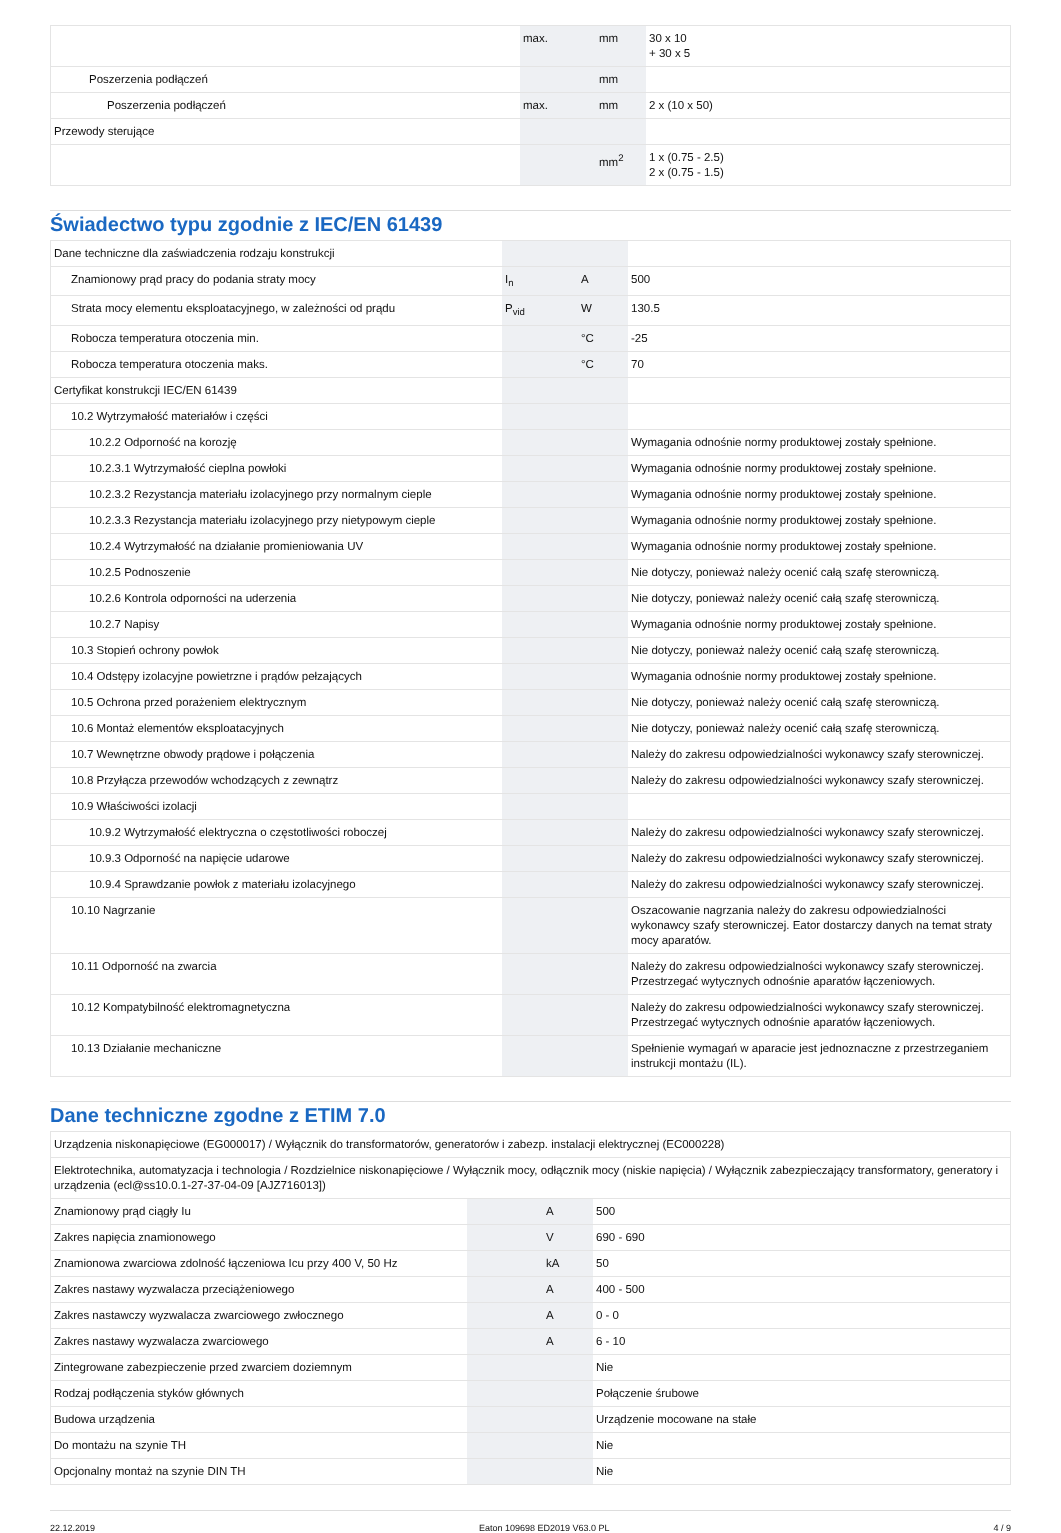| | max. | mm | 30 x 10 + 30 x 5 |
| Poszerzenia podłączeń | | mm | |
| Poszerzenia podłączeń | max. | mm | 2 x (10 x 50) |
| Przewody sterujące | | | |
| | | mm<sup>2</sup> | 1 x (0.75 - 2.5) 2 x (0.75 - 1.5) |
Świadectwo typu zgodnie z IEC/EN 61439
| Dane techniczne dla zaświadczenia rodzaju konstrukcji | | | |
| Znamionowy prąd pracy do podania straty mocy | I<sub>n</sub> | A | 500 |
| Strata mocy elementu eksploatacyjnego, w zależności od prądu | P<sub>vid</sub> | W | 130.5 |
| Robocza temperatura otoczenia min. | | °C | -25 |
| Robocza temperatura otoczenia maks. | | °C | 70 |
| Certyfikat konstrukcji IEC/EN 61439 | | | |
| 10.2 Wytrzymałość materiałów i części | | | |
| 10.2.2 Odporność na korozję | | | Wymagania odnośnie normy produktowej zostały spełnione. |
| 10.2.3.1 Wytrzymałość cieplna powłoki | | | Wymagania odnośnie normy produktowej zostały spełnione. |
| 10.2.3.2 Rezystancja materiału izolacyjnego przy normalnym cieple | | | Wymagania odnośnie normy produktowej zostały spełnione. |
| 10.2.3.3 Rezystancja materiału izolacyjnego przy nietypowym cieple | | | Wymagania odnośnie normy produktowej zostały spełnione. |
| 10.2.4 Wytrzymałość na działanie promieniowania UV | | | Wymagania odnośnie normy produktowej zostały spełnione. |
| 10.2.5 Podnoszenie | | | Nie dotyczy, ponieważ należy ocenić całą szafę sterowniczą. |
| 10.2.6 Kontrola odporności na uderzenia | | | Nie dotyczy, ponieważ należy ocenić całą szafę sterowniczą. |
| 10.2.7 Napisy | | | Wymagania odnośnie normy produktowej zostały spełnione. |
| 10.3 Stopień ochrony powłok | | | Nie dotyczy, ponieważ należy ocenić całą szafę sterowniczą. |
| 10.4 Odstępy izolacyjne powietrzne i prądów pełzających | | | Wymagania odnośnie normy produktowej zostały spełnione. |
| 10.5 Ochrona przed porażeniem elektrycznym | | | Nie dotyczy, ponieważ należy ocenić całą szafę sterowniczą. |
| 10.6 Montaż elementów eksploatacyjnych | | | Nie dotyczy, ponieważ należy ocenić całą szafę sterowniczą. |
| 10.7 Wewnętrzne obwody prądowe i połączenia | | | Należy do zakresu odpowiedzialności wykonawcy szafy sterowniczej. |
| 10.8 Przyłącza przewodów wchodzących z zewnątrz | | | Należy do zakresu odpowiedzialności wykonawcy szafy sterowniczej. |
| 10.9 Właściwości izolacji | | | |
| 10.9.2 Wytrzymałość elektryczna o częstotliwości roboczej | | | Należy do zakresu odpowiedzialności wykonawcy szafy sterowniczej. |
| 10.9.3 Odporność na napięcie udarowe | | | Należy do zakresu odpowiedzialności wykonawcy szafy sterowniczej. |
| 10.9.4 Sprawdzanie powłok z materiału izolacyjnego | | | Należy do zakresu odpowiedzialności wykonawcy szafy sterowniczej. |
| 10.10 Nagrzanie | | | Oszacowanie nagrzania należy do zakresu odpowiedzialności wykonawcy szafy sterowniczej. Eator dostarczy danych na temat straty mocy aparatów. |
| 10.11 Odporność na zwarcia | | | Należy do zakresu odpowiedzialności wykonawcy szafy sterowniczej. Przestrzegać wytycznych odnośnie aparatów łączeniowych. |
| 10.12 Kompatybilność elektromagnetyczna | | | Należy do zakresu odpowiedzialności wykonawcy szafy sterowniczej. Przestrzegać wytycznych odnośnie aparatów łączeniowych. |
| 10.13 Działanie mechaniczne | | | Spełnienie wymagań w aparacie jest jednoznaczne z przestrzeganiem instrukcji montażu (IL). |
Dane techniczne zgodne z ETIM 7.0
| Urządzenia niskonapięciowe (EG000017) / Wyłącznik do transformatorów, generatorów i zabezp. instalacji elektrycznej (EC000228) | | | |
| Elektrotechnika, automatyzacja i technologia / Rozdzielnice niskonapięciowe / Wyłącznik mocy, odłącznik mocy (niskie napięcia) / Wyłącznik zabezpieczający transformatory, generatory i urządzenia (ecl@ss10.0.1-27-37-04-09 [AJZ716013]) | | | |
| Znamionowy prąd ciągły Iu | | A | 500 |
| Zakres napięcia znamionowego | | V | 690 - 690 |
| Znamionowa zwarciowa zdolność łączeniowa Icu przy 400 V, 50 Hz | | kA | 50 |
| Zakres nastawy wyzwalacza przeciążeniowego | | A | 400 - 500 |
| Zakres nastawczy wyzwalacza zwarciowego zwłocznego | | A | 0 - 0 |
| Zakres nastawy wyzwalacza zwarciowego | | A | 6 - 10 |
| Zintegrowane zabezpieczenie przed zwarciem doziemnym | | | Nie |
| Rodzaj podłączenia styków głównych | | | Połączenie śrubowe |
| Budowa urządzenia | | | Urządzenie mocowane na stałe |
| Do montażu na szynie TH | | | Nie |
| Opcjonalny montaż na szynie DIN TH | | | Nie |
22.12.2019 Eaton 109698 ED2019 V63.0 PL 4 / 9